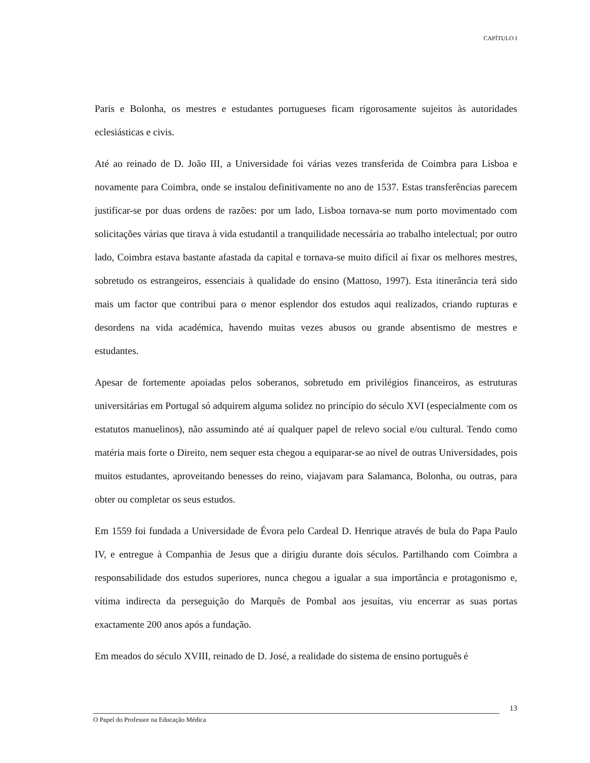CAPÍTULO I
Paris e Bolonha, os mestres e estudantes portugueses ficam rigorosamente sujeitos às autoridades eclesiásticas e civis.
Até ao reinado de D. João III, a Universidade foi várias vezes transferida de Coimbra para Lisboa e novamente para Coimbra, onde se instalou definitivamente no ano de 1537. Estas transferências parecem justificar-se por duas ordens de razões: por um lado, Lisboa tornava-se num porto movimentado com solicitações várias que tirava à vida estudantil a tranquilidade necessária ao trabalho intelectual; por outro lado, Coimbra estava bastante afastada da capital e tornava-se muito difícil aí fixar os melhores mestres, sobretudo os estrangeiros, essenciais à qualidade do ensino (Mattoso, 1997). Esta itinerância terá sido mais um factor que contribui para o menor esplendor dos estudos aqui realizados, criando rupturas e desordens na vida académica, havendo muitas vezes abusos ou grande absentismo de mestres e estudantes.
Apesar de fortemente apoiadas pelos soberanos, sobretudo em privilégios financeiros, as estruturas universitárias em Portugal só adquirem alguma solidez no princípio do século XVI (especialmente com os estatutos manuelinos), não assumindo até aí qualquer papel de relevo social e/ou cultural. Tendo como matéria mais forte o Direito, nem sequer esta chegou a equiparar-se ao nível de outras Universidades, pois muitos estudantes, aproveitando benesses do reino, viajavam para Salamanca, Bolonha, ou outras, para obter ou completar os seus estudos.
Em 1559 foi fundada a Universidade de Évora pelo Cardeal D. Henrique através de bula do Papa Paulo IV, e entregue à Companhia de Jesus que a dirigiu durante dois séculos. Partilhando com Coimbra a responsabilidade dos estudos superiores, nunca chegou a igualar a sua importância e protagonismo e, vítima indirecta da perseguição do Marquês de Pombal aos jesuítas, viu encerrar as suas portas exactamente 200 anos após a fundação.
Em meados do século XVIII, reinado de D. José, a realidade do sistema de ensino português é
13
O Papel do Professor na Educação Médica